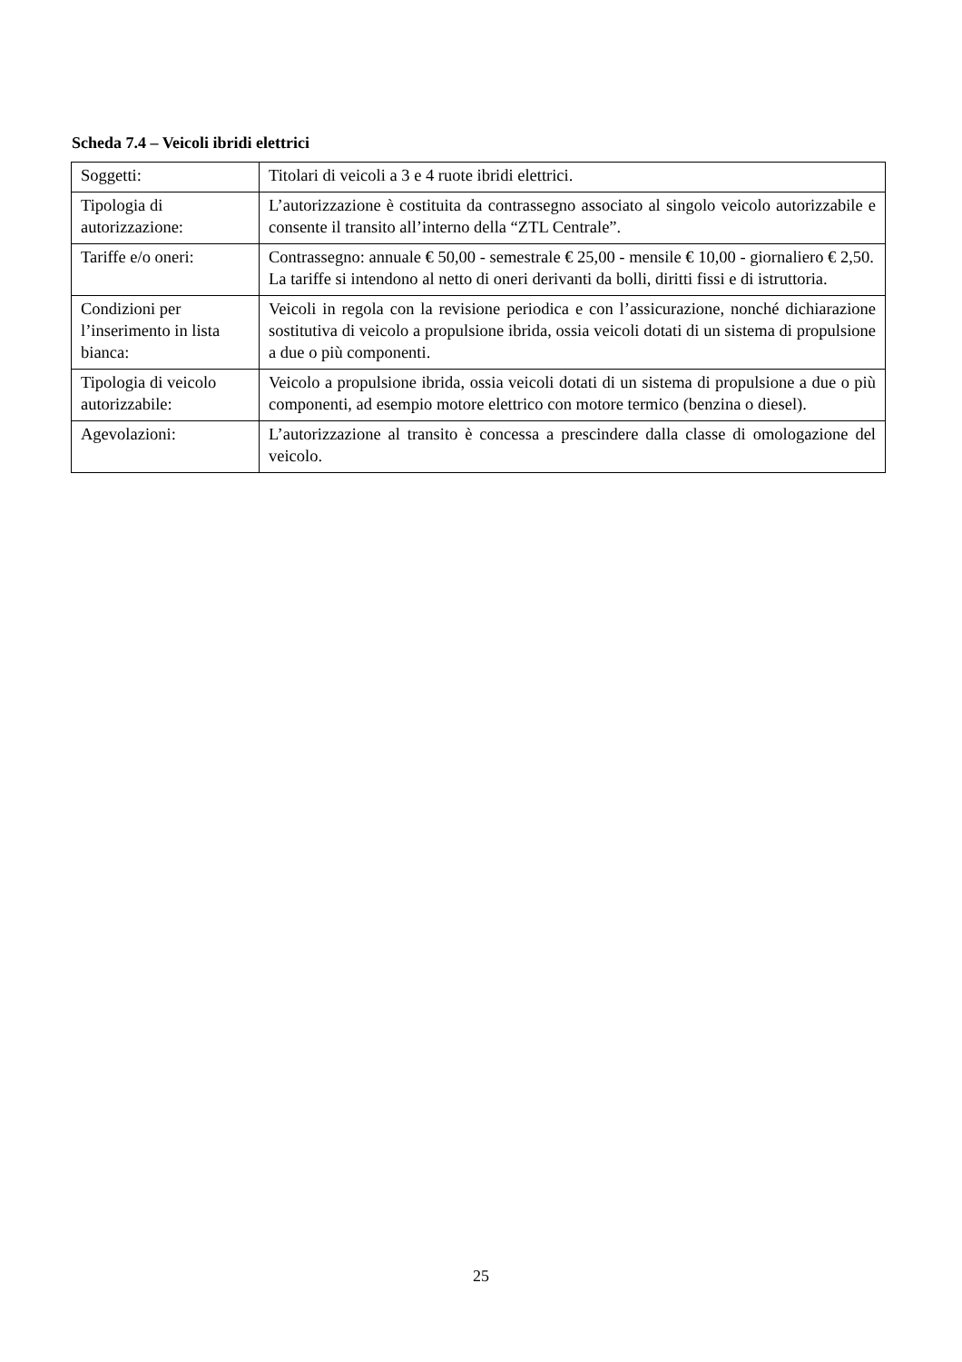Scheda 7.4 – Veicoli ibridi elettrici
| Soggetti: | Titolari di veicoli a 3 e 4 ruote ibridi elettrici. |
| Tipologia di autorizzazione: | L’autorizzazione è costituita da contrassegno associato al singolo veicolo autorizzabile e consente il transito all’interno della “ZTL Centrale”. |
| Tariffe e/o oneri: | Contrassegno: annuale € 50,00 - semestrale € 25,00 - mensile € 10,00 - giornaliero € 2,50. La tariffe si intendono al netto di oneri derivanti da bolli, diritti fissi e di istruttoria. |
| Condizioni per l’inserimento in lista bianca: | Veicoli in regola con la revisione periodica e con l’assicurazione, nonché dichiarazione sostitutiva di veicolo a propulsione ibrida, ossia veicoli dotati di un sistema di propulsione a due o più componenti. |
| Tipologia di veicolo autorizzabile: | Veicolo a propulsione ibrida, ossia veicoli dotati di un sistema di propulsione a due o più componenti, ad esempio motore elettrico con motore termico (benzina o diesel). |
| Agevolazioni: | L’autorizzazione al transito è concessa a prescindere dalla classe di omologazione del veicolo. |
25